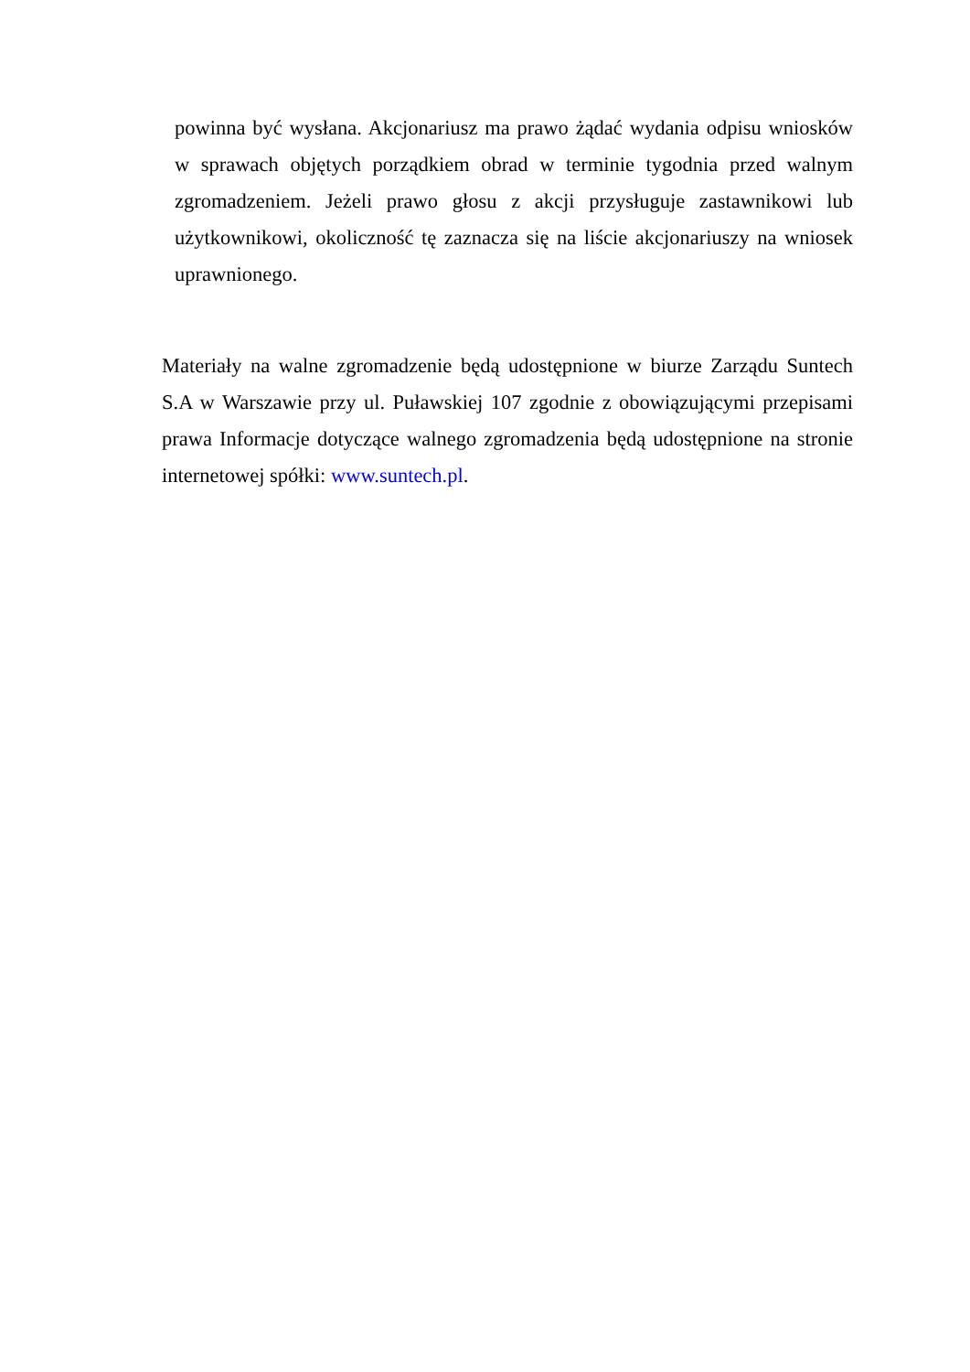powinna być wysłana. Akcjonariusz ma prawo żądać wydania odpisu wniosków w sprawach objętych porządkiem obrad w terminie tygodnia przed walnym zgromadzeniem. Jeżeli prawo głosu z akcji przysługuje zastawnikowi lub użytkownikowi, okoliczność tę zaznacza się na liście akcjonariuszy na wniosek uprawnionego.
Materiały na walne zgromadzenie będą udostępnione w biurze Zarządu Suntech S.A w Warszawie przy ul. Puławskiej 107 zgodnie z obowiązującymi przepisami prawa Informacje dotyczące walnego zgromadzenia będą udostępnione na stronie internetowej spółki: www.suntech.pl.